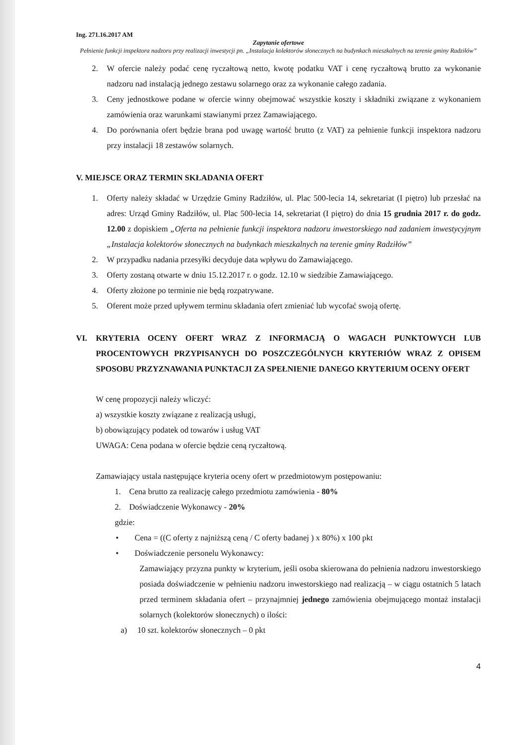Ing. 271.16.2017 AM
Zapytanie ofertowe
Pełnienie funkcji inspektora nadzoru przy realizacji inwestycji pn. „Instalacja kolektorów słonecznych na budynkach mieszkalnych na terenie gminy Radziłów”
2. W ofercie należy podać cenę ryczałtową netto, kwotę podatku VAT i cenę ryczałtową brutto za wykonanie nadzoru nad instalacją jednego zestawu solarnego oraz za wykonanie całego zadania.
3. Ceny jednostkowe podane w ofercie winny obejmować wszystkie koszty i składniki związane z wykonaniem zamówienia oraz warunkami stawianymi przez Zamawiającego.
4. Do porównania ofert będzie brana pod uwagę wartość brutto (z VAT) za pełnienie funkcji inspektora nadzoru przy instalacji 18 zestawów solarnych.
V. MIEJSCE ORAZ TERMIN SKŁADANIA OFERT
1. Oferty należy składać w Urzędzie Gminy Radziłów, ul. Plac 500-lecia 14, sekretariat (I piętro) lub przesłać na adres: Urząd Gminy Radziłów, ul. Plac 500-lecia 14, sekretariat (I piętro) do dnia 15 grudnia 2017 r. do godz. 12.00 z dopiskiem „Oferta na pełnienie funkcji inspektora nadzoru inwestorskiego nad zadaniem inwestycyjnym „Instalacja kolektorów słonecznych na budynkach mieszkalnych na terenie gminy Radziłów”
2. W przypadku nadania przesyłki decyduje data wpływu do Zamawiającego.
3. Oferty zostaną otwarte w dniu 15.12.2017 r. o godz. 12.10 w siedzibie Zamawiającego.
4. Oferty złożone po terminie nie będą rozpatrywane.
5. Oferent może przed upływem terminu składania ofert zmieniać lub wycofać swoją ofertę.
VI. KRYTERIA OCENY OFERT WRAZ Z INFORMACJĄ O WAGACH PUNKTOWYCH LUB PROCENTOWYCH PRZYPISANYCH DO POSZCZEGÓLNYCH KRYTERIÓW WRAZ Z OPISEM SPOSOBU PRZYZNAWANIA PUNKTACJI ZA SPEŁNIENIE DANEGO KRYTERIUM OCENY OFERT
W cenę propozycji należy wliczyć:
a) wszystkie koszty związane z realizacją usługi,
b) obowiązujący podatek od towarów i usług VAT
UWAGA: Cena podana w ofercie będzie ceną ryczałtową.
Zamawiający ustala następujące kryteria oceny ofert w przedmiotowym postępowaniu:
1. Cena brutto za realizację całego przedmiotu zamówienia - 80%
2. Doświadczenie Wykonawcy - 20%
gdzie:
• Cena = ((C oferty z najniższą ceną / C oferty badanej ) x 80%) x 100 pkt
• Doświadczenie personelu Wykonawcy:
Zamawiający przyzna punkty w kryterium, jeśli osoba skierowana do pełnienia nadzoru inwestorskiego posiada doświadczenie w pełnieniu nadzoru inwestorskiego nad realizacją – w ciągu ostatnich 5 latach przed terminem składania ofert – przynajmniej jednego zamówienia obejmującego montaż instalacji solarnych (kolektorów słonecznych) o ilości:
a) 10 szt. kolektorów słonecznych – 0 pkt
4